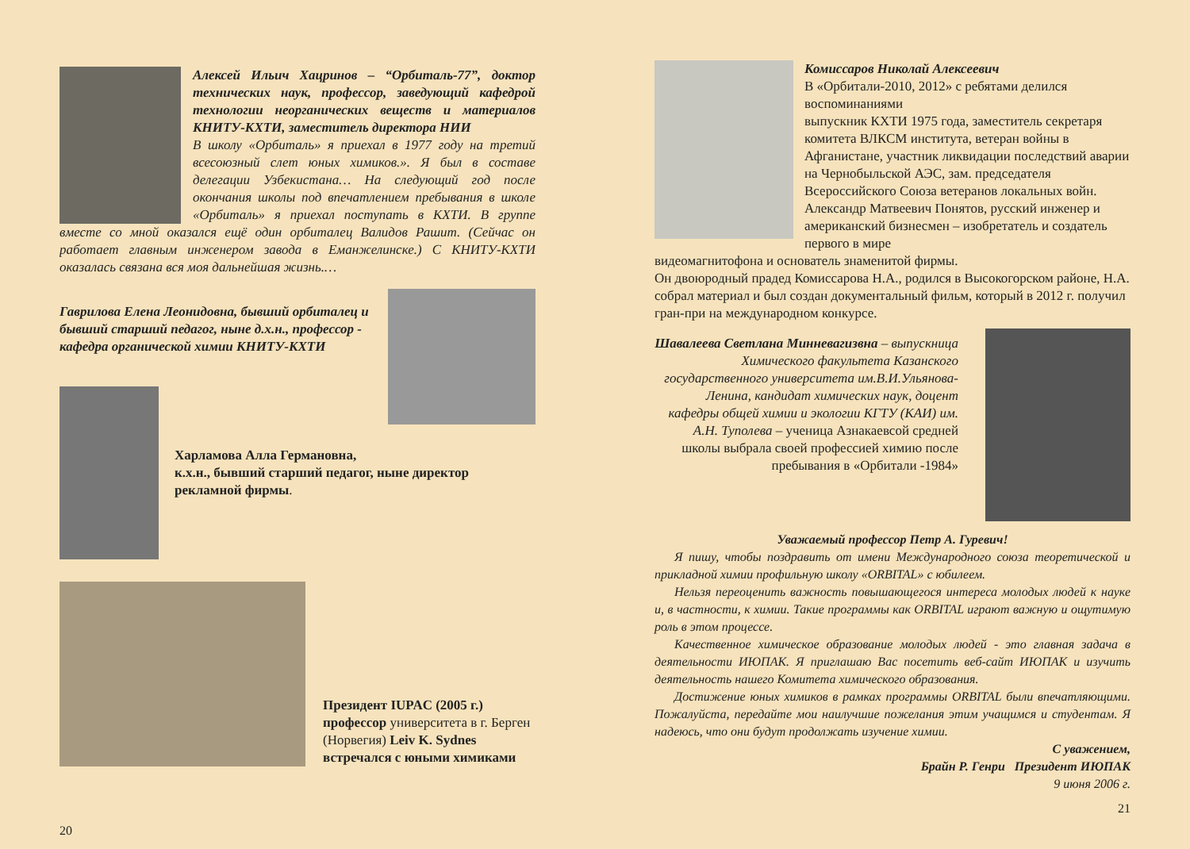Алексей Ильич Хацринов – “Орбиталь-77”, доктор технических наук, профессор, заведующий кафедрой технологии неорганических веществ и материалов КНИТУ-КХТИ, заместитель директора НИИ
В школу «Орбиталь» я приехал в 1977 году на третий всесоюзный слет юных химиков.». Я был в составе делегации Узбекистана… На следующий год после окончания школы под впечатлением пребывания в школе «Орбиталь» я приехал поступать в КХТИ. В группе вместе со мной оказался ещё один орбиталец Валидов Рашит. (Сейчас он работает главным инженером завода в Еманжелинске.) С КНИТУ-КХТИ оказалась связана вся моя дальнейшая жизнь.…
Гаврилова Елена Леонидовна, бывший орбиталец и бывший старший педагог, ныне д.х.н., профессор - кафедра органической химии КНИТУ-КХТИ
Харламова Алла Германовна,
к.х.н., бывший старший педагог, ныне директор рекламной фирмы.
Президент IUPAC (2005 г.) профессор университета в г. Берген (Норвегия) Leiv K. Sydnes встречался с юными химиками
20
Комиссаров Николай Алексеевич
В «Орбитали-2010, 2012» с ребятами делился воспоминаниями
выпускник КХТИ 1975 года, заместитель секретаря комитета ВЛКСМ института, ветеран войны в Афганистане, участник ликвидации последствий аварии на Чернобыльской АЭС, зам. председателя Всероссийского Союза ветеранов локальных войн.
Александр Матвеевич Понятов, русский инженер и американский бизнесмен – изобретатель и создатель первого в мире
видеомагнитофона и основатель знаменитой фирмы.
Он двоюродный прадед Комиссарова Н.А., родился в Высокогорском районе, Н.А. собрал материал и был создан документальный фильм, который в 2012 г. получил гран-при на международном конкурсе.
Шавалеева Светлана Минневагизвна – выпускница Химического факультета Казанского государственного университета им.В.И.Ульянова-Ленина, кандидат химических наук, доцент кафедры общей химии и экологии КГТУ (КАИ) им. А.Н. Туполева – ученица Азнакаевсой средней школы выбрала своей профессией химию после пребывания в «Орбитали -1984»
Уважаемый профессор Петр А. Гуревич!
Я пишу, чтобы поздравить от имени Международного союза теоретической и прикладной химии профильную школу «ORBITAL» с юбилеем.
Нельзя переоценить важность повышающегося интереса молодых людей к науке и, в частности, к химии. Такие программы как ORBITAL играют важную и ощутимую роль в этом процессе.
Качественное химическое образование молодых людей - это главная задача в деятельности ИЮПАК. Я приглашаю Вас посетить веб-сайт ИЮПАК и изучить деятельность нашего Комитета химического образования.
Достижение юных химиков в рамках программы ORBITAL были впечатляющими. Пожалуйста, передайте мои наилучшие пожелания этим учащимся и студентам. Я надеюсь, что они будут продолжать изучение химии.
С уважением,
Брайн Р. Генри Президент ИЮПАК
9 июня 2006 г.
21